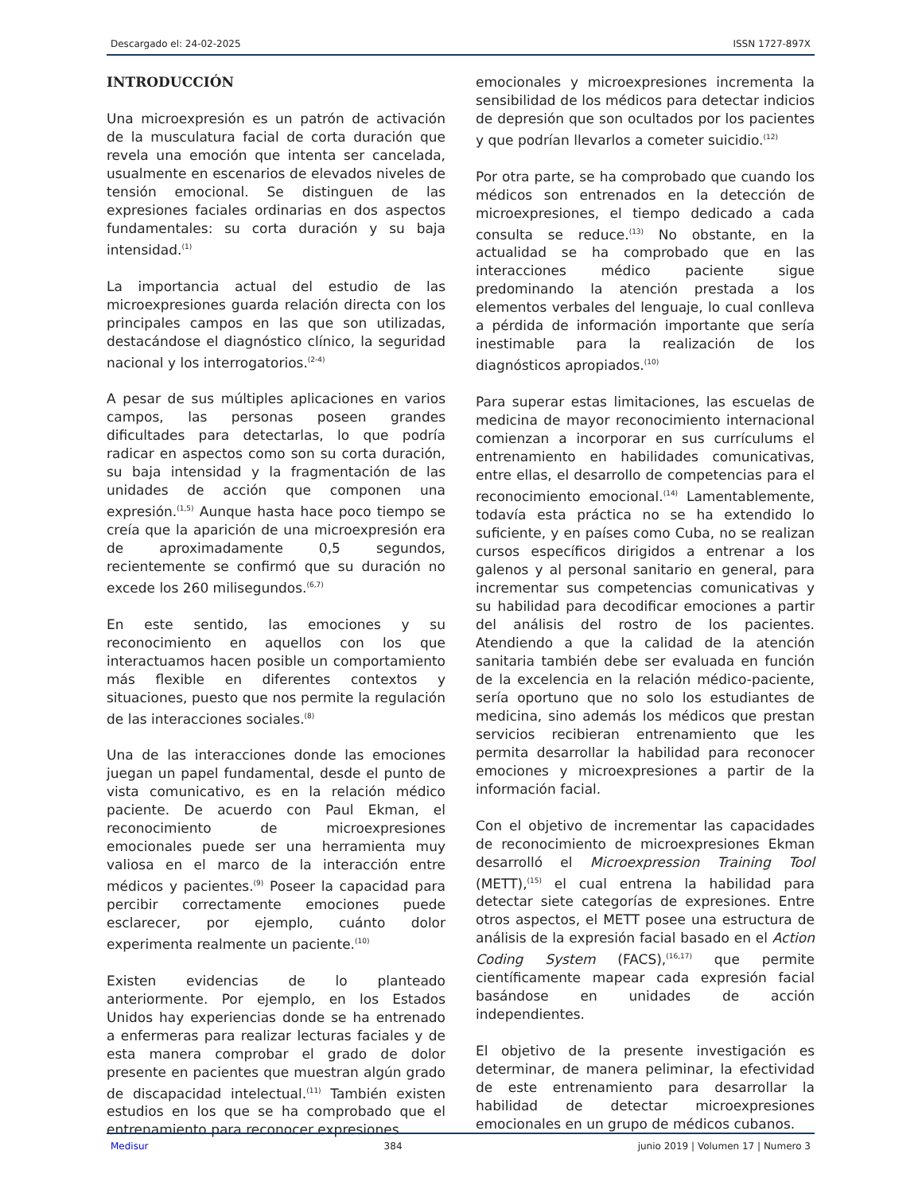Descargado el: 24-02-2025 ISSN 1727-897X
INTRODUCCIÓN
Una microexpresión es un patrón de activación de la musculatura facial de corta duración que revela una emoción que intenta ser cancelada, usualmente en escenarios de elevados niveles de tensión emocional. Se distinguen de las expresiones faciales ordinarias en dos aspectos fundamentales: su corta duración y su baja intensidad.<sup>(1)</sup>
La importancia actual del estudio de las microexpresiones guarda relación directa con los principales campos en las que son utilizadas, destacándose el diagnóstico clínico, la seguridad nacional y los interrogatorios.<sup>(2-4)</sup>
A pesar de sus múltiples aplicaciones en varios campos, las personas poseen grandes dificultades para detectarlas, lo que podría radicar en aspectos como son su corta duración, su baja intensidad y la fragmentación de las unidades de acción que componen una expresión.<sup>(1,5)</sup> Aunque hasta hace poco tiempo se creía que la aparición de una microexpresión era de aproximadamente 0,5 segundos, recientemente se confirmó que su duración no excede los 260 milisegundos.<sup>(6,7)</sup>
En este sentido, las emociones y su reconocimiento en aquellos con los que interactuamos hacen posible un comportamiento más flexible en diferentes contextos y situaciones, puesto que nos permite la regulación de las interacciones sociales.<sup>(8)</sup>
Una de las interacciones donde las emociones juegan un papel fundamental, desde el punto de vista comunicativo, es en la relación médico paciente. De acuerdo con Paul Ekman, el reconocimiento de microexpresiones emocionales puede ser una herramienta muy valiosa en el marco de la interacción entre médicos y pacientes.<sup>(9)</sup> Poseer la capacidad para percibir correctamente emociones puede esclarecer, por ejemplo, cuánto dolor experimenta realmente un paciente.<sup>(10)</sup>
Existen evidencias de lo planteado anteriormente. Por ejemplo, en los Estados Unidos hay experiencias donde se ha entrenado a enfermeras para realizar lecturas faciales y de esta manera comprobar el grado de dolor presente en pacientes que muestran algún grado de discapacidad intelectual.<sup>(11)</sup> También existen estudios en los que se ha comprobado que el entrenamiento para reconocer expresiones
emocionales y microexpresiones incrementa la sensibilidad de los médicos para detectar indicios de depresión que son ocultados por los pacientes y que podrían llevarlos a cometer suicidio.<sup>(12)</sup>
Por otra parte, se ha comprobado que cuando los médicos son entrenados en la detección de microexpresiones, el tiempo dedicado a cada consulta se reduce.<sup>(13)</sup> No obstante, en la actualidad se ha comprobado que en las interacciones médico paciente sigue predominando la atención prestada a los elementos verbales del lenguaje, lo cual conlleva a pérdida de información importante que sería inestimable para la realización de los diagnósticos apropiados.<sup>(10)</sup>
Para superar estas limitaciones, las escuelas de medicina de mayor reconocimiento internacional comienzan a incorporar en sus currículums el entrenamiento en habilidades comunicativas, entre ellas, el desarrollo de competencias para el reconocimiento emocional.<sup>(14)</sup> Lamentablemente, todavía esta práctica no se ha extendido lo suficiente, y en países como Cuba, no se realizan cursos específicos dirigidos a entrenar a los galenos y al personal sanitario en general, para incrementar sus competencias comunicativas y su habilidad para decodificar emociones a partir del análisis del rostro de los pacientes. Atendiendo a que la calidad de la atención sanitaria también debe ser evaluada en función de la excelencia en la relación médico-paciente, sería oportuno que no solo los estudiantes de medicina, sino además los médicos que prestan servicios recibieran entrenamiento que les permita desarrollar la habilidad para reconocer emociones y microexpresiones a partir de la información facial.
Con el objetivo de incrementar las capacidades de reconocimiento de microexpresiones Ekman desarrolló el Microexpression Training Tool (METT),<sup>(15)</sup> el cual entrena la habilidad para detectar siete categorías de expresiones. Entre otros aspectos, el METT posee una estructura de análisis de la expresión facial basado en el Action Coding System (FACS),<sup>(16,17)</sup> que permite científicamente mapear cada expresión facial basándose en unidades de acción independientes.
El objetivo de la presente investigación es determinar, de manera peliminar, la efectividad de este entrenamiento para desarrollar la habilidad de detectar microexpresiones emocionales en un grupo de médicos cubanos.
Medisur 384 junio 2019 | Volumen 17 | Numero 3